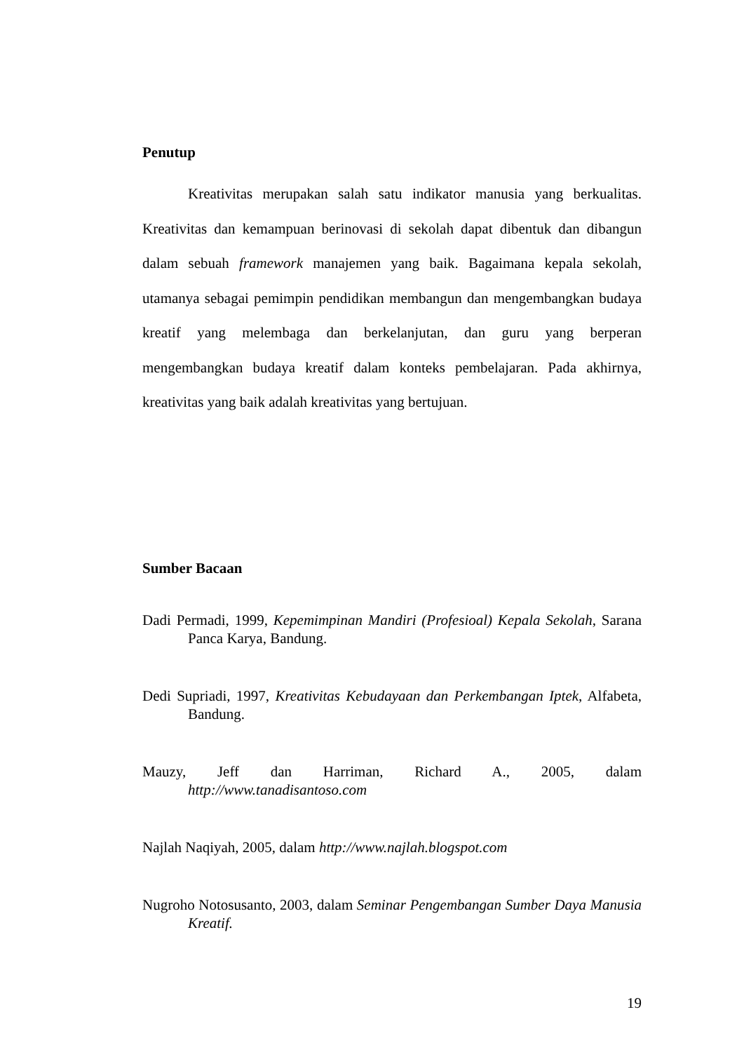Penutup
Kreativitas merupakan salah satu indikator manusia yang berkualitas. Kreativitas dan kemampuan berinovasi di sekolah dapat dibentuk dan dibangun dalam sebuah framework manajemen yang baik. Bagaimana kepala sekolah, utamanya sebagai pemimpin pendidikan membangun dan mengembangkan budaya kreatif yang melembaga dan berkelanjutan, dan guru yang berperan mengembangkan budaya kreatif dalam konteks pembelajaran. Pada akhirnya, kreativitas yang baik adalah kreativitas yang bertujuan.
Sumber Bacaan
Dadi Permadi, 1999, Kepemimpinan Mandiri (Profesioal) Kepala Sekolah, Sarana Panca Karya, Bandung.
Dedi Supriadi, 1997, Kreativitas Kebudayaan dan Perkembangan Iptek, Alfabeta, Bandung.
Mauzy, Jeff dan Harriman, Richard A., 2005, dalam
http://www.tanadisantoso.com
Najlah Naqiyah, 2005, dalam http://www.najlah.blogspot.com
Nugroho Notosusanto, 2003, dalam Seminar Pengembangan Sumber Daya Manusia Kreatif.
19